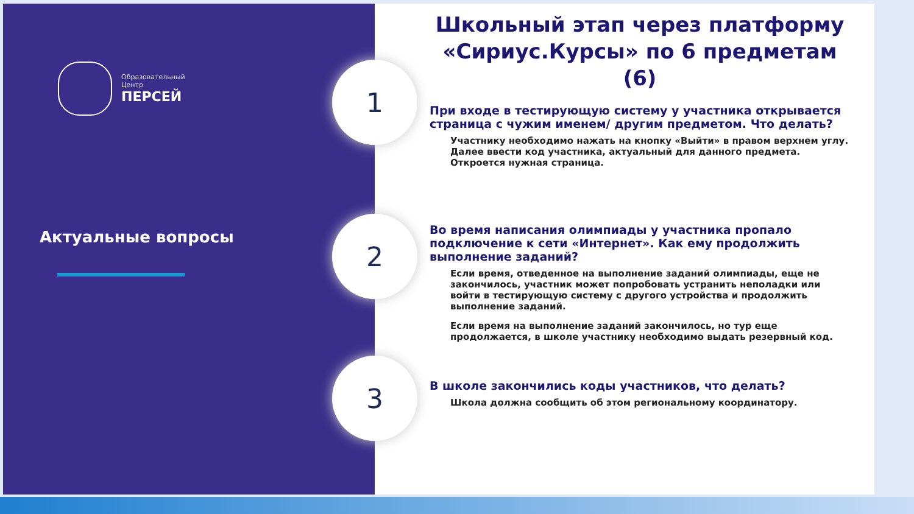Образовательный
Центр
ПЕРСЕЙ
Актуальные вопросы
Школьный этап через платформу «Сириус.Курсы» по 6 предметам (6)
1
2
3
При входе в тестирующую систему у участника открывается страница с чужим именем/ другим предметом. Что делать?
Участнику необходимо нажать на кнопку «Выйти» в правом верхнем углу. Далее ввести код участника, актуальный для данного предмета. Откроется нужная страница.
Во время написания олимпиады у участника пропало подключение к сети «Интернет». Как ему продолжить выполнение заданий?
Если время, отведенное на выполнение заданий олимпиады, еще не закончилось, участник может попробовать устранить неполадки или войти в тестирующую систему с другого устройства и продолжить выполнение заданий.
Если время на выполнение заданий закончилось, но тур еще продолжается, в школе участнику необходимо выдать резервный код.
В школе закончились коды участников, что делать?
Школа должна сообщить об этом региональному координатору.